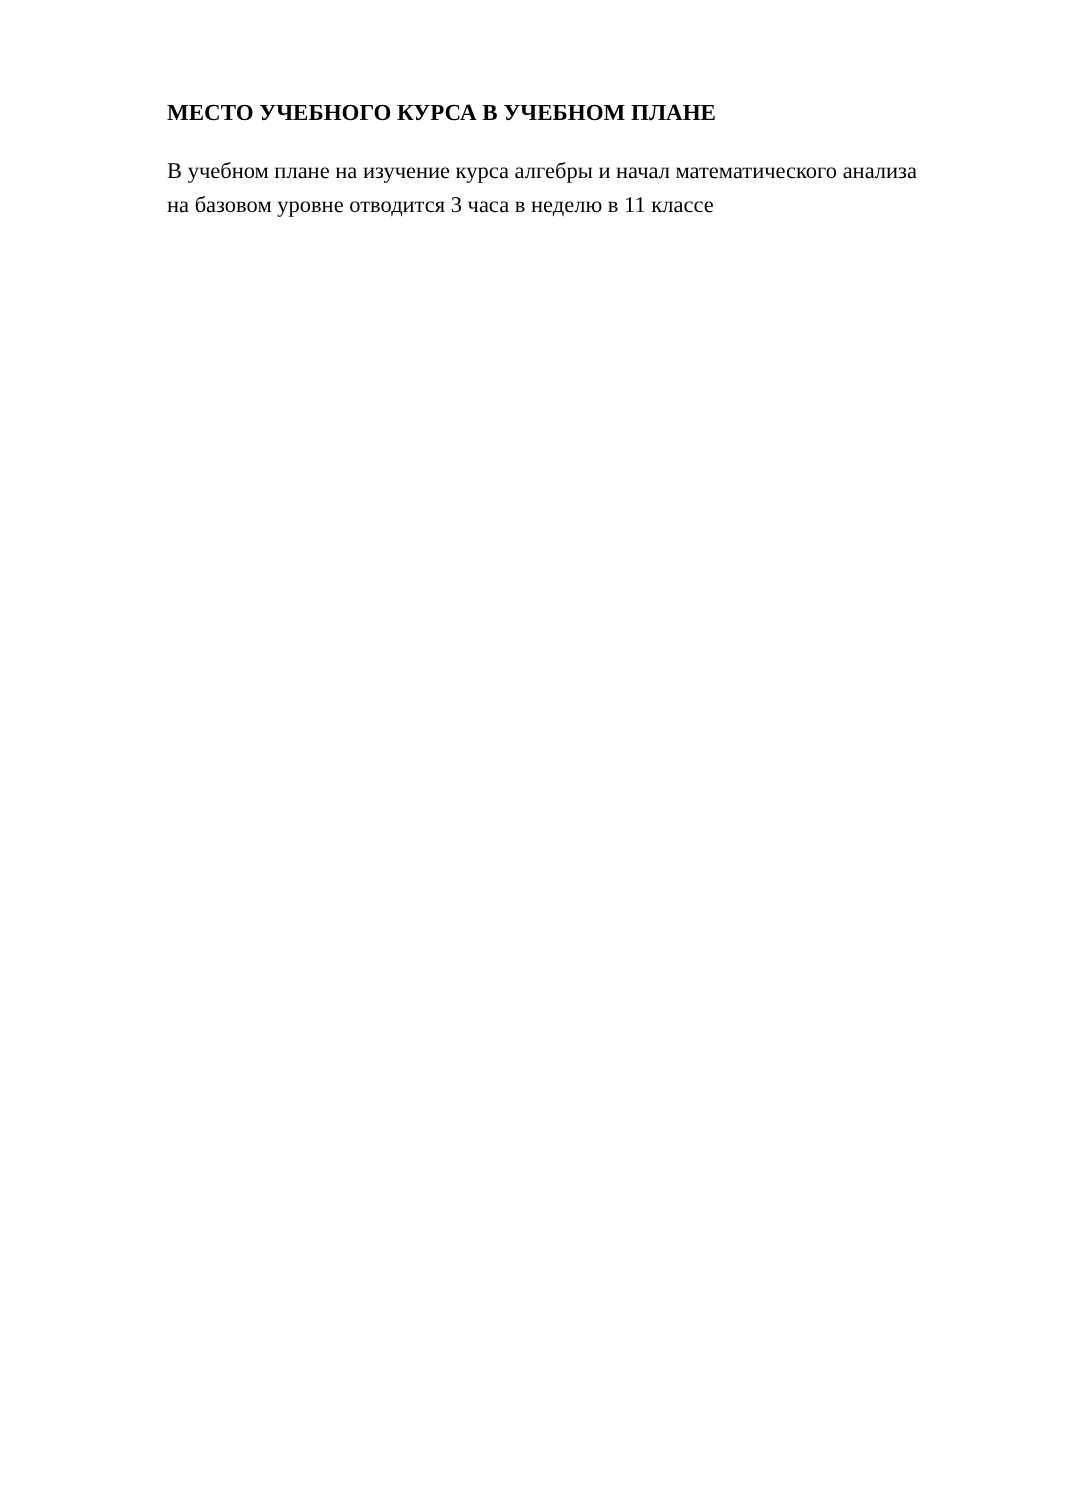МЕСТО УЧЕБНОГО КУРСА В УЧЕБНОМ ПЛАНЕ
В учебном плане на изучение курса алгебры и начал математического анализа
на базовом уровне отводится 3 часа в неделю в 11 классе